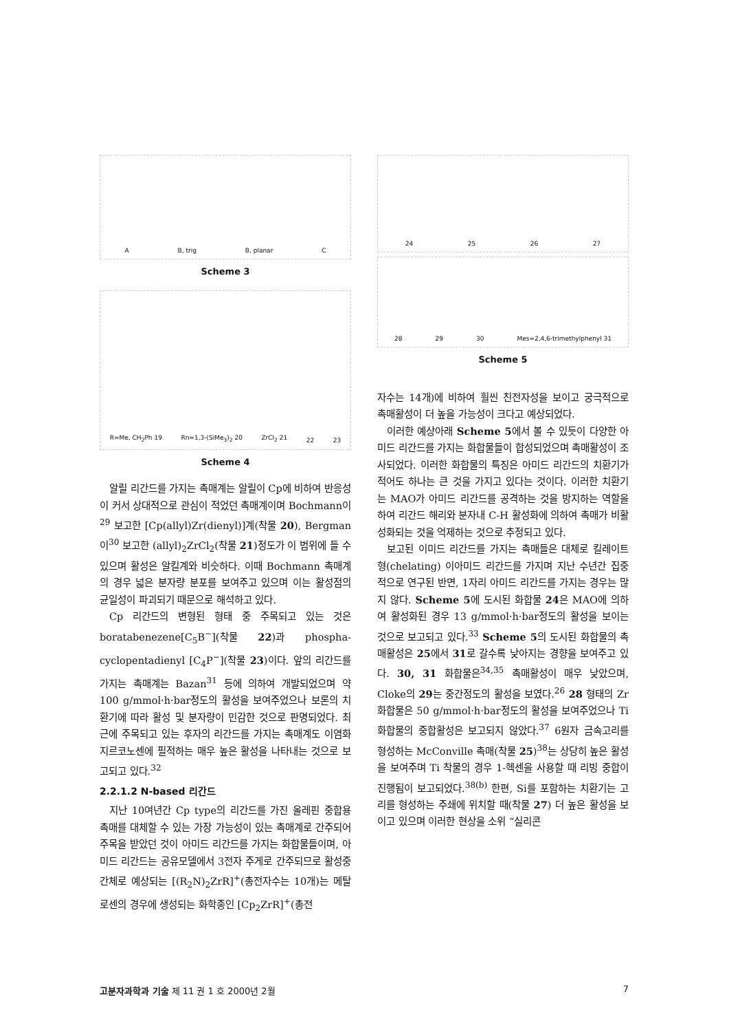A B, trig B, planar C
Scheme 3
R=Me, CH<sub>2</sub>Ph 19 Rn=1,3-(SiMe<sub>3</sub>)<sub>2</sub> 20 ZrCl<sub>2</sub> 21 22 23
Scheme 4
알릴 리간드를 가지는 촉매계는 알릴이 Cp에 비하여 반응성이 커서 상대적으로 관심이 적었던 촉매계이며 Bochmann이<sup>29</sup> 보고한 [Cp(allyl)Zr(dienyl)]계(착물 20), Bergman이<sup>30</sup> 보고한 (allyl)<sub>2</sub>ZrCl<sub>2</sub>(착물 21)정도가 이 범위에 들 수 있으며 활성은 알킬계와 비슷하다. 이때 Bochmann 촉매계의 경우 넓은 분자량 분포를 보여주고 있으며 이는 활성점의 균일성이 파괴되기 때문으로 해석하고 있다.
Cp 리간드의 변형된 형태 중 주목되고 있는 것은 boratabenezene[C<sub>5</sub>B<sup>−</sup>](착물 22)과 phospha-cyclopentadienyl [C<sub>4</sub>P<sup>−</sup>](착물 23)이다. 앞의 리간드를 가지는 촉매계는 Bazan<sup>31</sup> 등에 의하여 개발되었으며 약 100 g/mmol·h·bar정도의 활성을 보여주었으나 보론의 치환기에 따라 활성 및 분자량이 민감한 것으로 판명되었다. 최근에 주목되고 있는 후자의 리간드를 가지는 촉매계도 이염화지르코노센에 필적하는 매우 높은 활성을 나타내는 것으로 보고되고 있다.<sup>32</sup>
2.2.1.2 N-based 리간드
지난 10여년간 Cp type의 리간드를 가진 올레핀 중합용 촉매를 대체할 수 있는 가장 가능성이 있는 촉매계로 간주되어 주목을 받았던 것이 아미드 리간드를 가지는 화합물들이며, 아미드 리간드는 공유모델에서 3전자 주게로 간주되므로 활성중간체로 예상되는 [(R<sub>2</sub>N)<sub>2</sub>ZrR]<sup>+</sup>(총전자수는 10개)는 메탈로센의 경우에 생성되는 화학종인 [Cp<sub>2</sub>ZrR]<sup>+</sup>(총전
24 25 26 27
28 29 30 Mes=2,4,6-trimethylphenyl 31
Scheme 5
자수는 14개)에 비하여 훨씬 친전자성을 보이고 궁극적으로 촉매활성이 더 높을 가능성이 크다고 예상되었다.
이러한 예상아래 Scheme 5에서 볼 수 있듯이 다양한 아미드 리간드를 가지는 화합물들이 합성되었으며 촉매활성이 조사되었다. 이러한 화합물의 특징은 아미드 리간드의 치환기가 적어도 하나는 큰 것을 가지고 있다는 것이다. 이러한 치환기는 MAO가 아미드 리간드를 공격하는 것을 방지하는 역할을 하여 리간드 해리와 분자내 C-H 활성화에 의하여 촉매가 비활성화되는 것을 억제하는 것으로 추정되고 있다.
보고된 이미드 리간드를 가지는 촉매들은 대체로 킬레이트형(chelating) 이아미드 리간드를 가지며 지난 수년간 집중적으로 연구된 반면, 1자리 아미드 리간드를 가지는 경우는 많지 않다. Scheme 5에 도시된 화합물 24은 MAO에 의하여 활성화된 경우 13 g/mmol·h·bar정도의 활성을 보이는 것으로 보고되고 있다.<sup>33</sup> Scheme 5의 도시된 화합물의 촉매활성은 25에서 31로 갈수록 낮아지는 경향을 보여주고 있다. 30, 31 화합물은<sup>34,35</sup> 촉매활성이 매우 낮았으며, Cloke의 29는 중간정도의 활성을 보였다.<sup>26</sup> 28 형태의 Zr화합물은 50 g/mmol·h·bar정도의 활성을 보여주었으나 Ti 화합물의 중합활성은 보고되지 않았다.<sup>37</sup> 6원자 금속고리를 형성하는 McConville 촉매(착물 25)<sup>38</sup>는 상당히 높은 활성을 보여주며 Ti 착물의 경우 1-헥센을 사용할 때 리빙 중합이 진행됨이 보고되었다.<sup>38(b)</sup> 한편, Si를 포함하는 치환기는 고리를 형성하는 주쇄에 위치할 때(착물 27) 더 높은 활성을 보이고 있으며 이러한 현상을 소위 “실리콘
고분자과학과 기술 제 11 권 1 호 2000년 2월 7